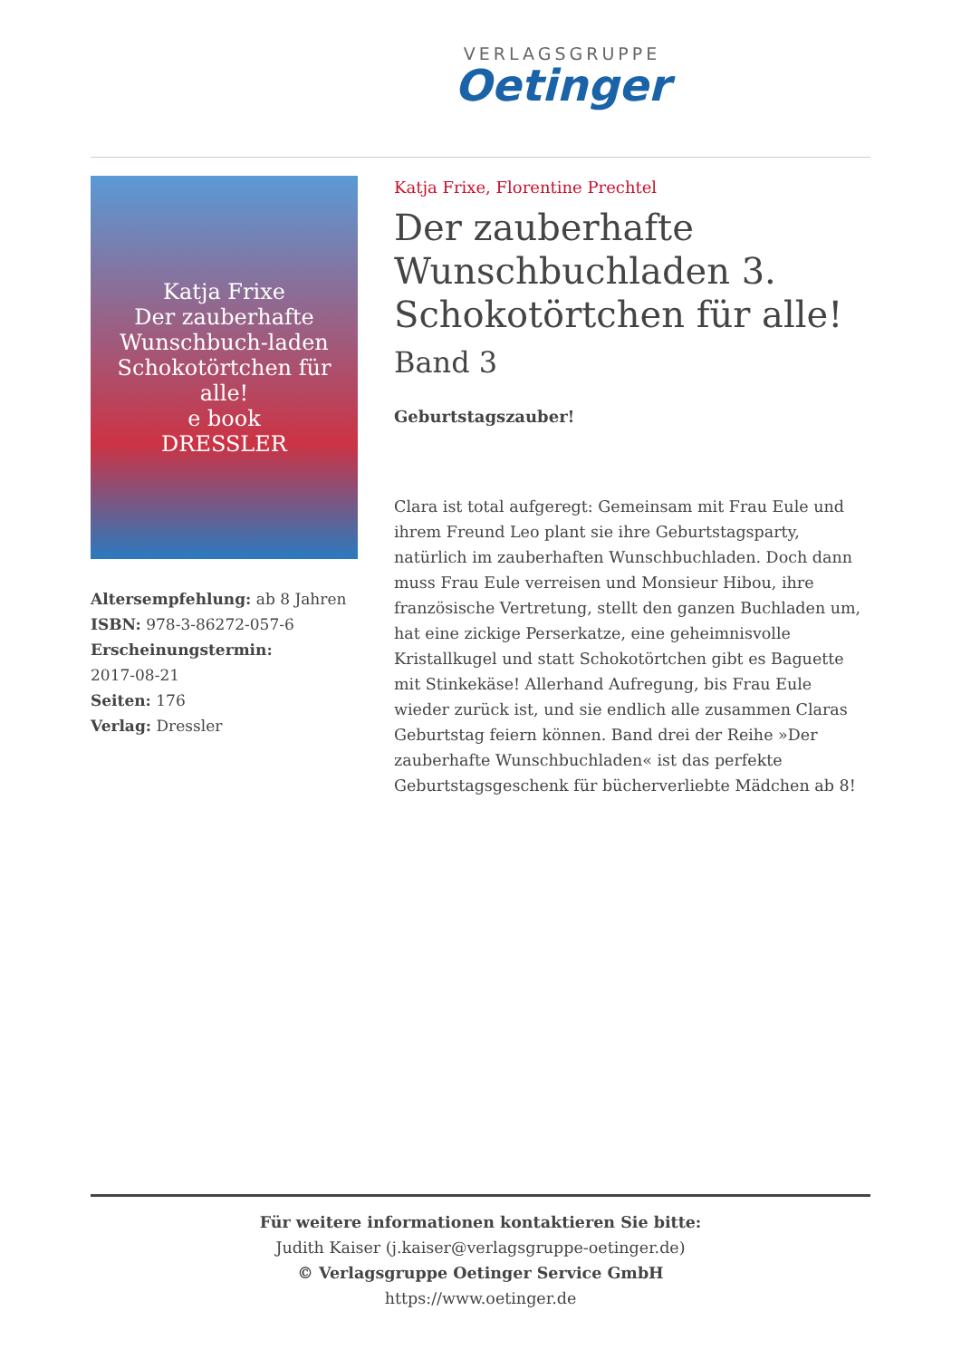VERLAGSGRUPPE
Oetinger
Katja Frixe
Der zauberhafte Wunschbuch-laden
Schokotörtchen für alle!
e book
DRESSLER
Altersempfehlung: ab 8 Jahren
ISBN: 978-3-86272-057-6
Erscheinungstermin:
2017-08-21
Seiten: 176
Verlag: Dressler
Katja Frixe, Florentine Prechtel
Der zauberhafte Wunschbuchladen 3. Schokotörtchen für alle!
Band 3
Geburtstagszauber!
Clara ist total aufgeregt: Gemeinsam mit Frau Eule und ihrem Freund Leo plant sie ihre Geburtstagsparty, natürlich im zauberhaften Wunschbuchladen. Doch dann muss Frau Eule verreisen und Monsieur Hibou, ihre französische Vertretung, stellt den ganzen Buchladen um, hat eine zickige Perserkatze, eine geheimnisvolle Kristallkugel und statt Schokotörtchen gibt es Baguette mit Stinkekäse! Allerhand Aufregung, bis Frau Eule wieder zurück ist, und sie endlich alle zusammen Claras Geburtstag feiern können. Band drei der Reihe »Der zauberhafte Wunschbuchladen« ist das perfekte Geburtstagsgeschenk für bücherverliebte Mädchen ab 8!
Für weitere informationen kontaktieren Sie bitte:
Judith Kaiser (j.kaiser@verlagsgruppe-oetinger.de)
© Verlagsgruppe Oetinger Service GmbH
https://www.oetinger.de